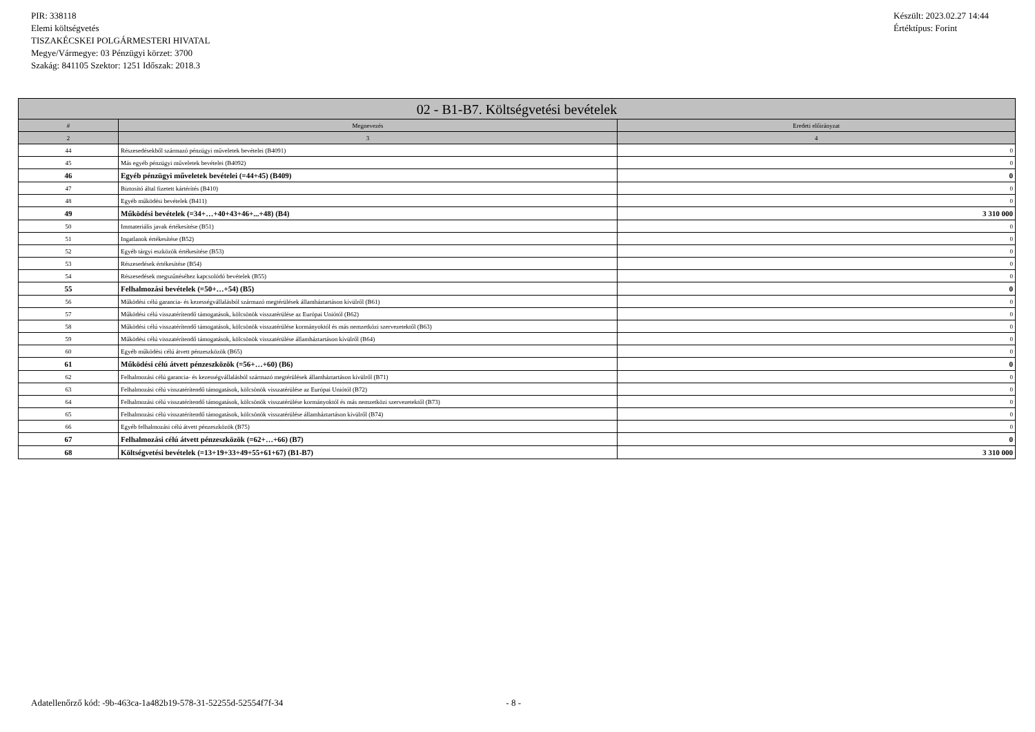PIR: 338118
Elemi költségvetés
TISZAKÉCSKEI POLGÁRMESTERI HIVATAL
Megye/Vármegye: 03 Pénzügyi körzet: 3700
Szakág: 841105 Szektor: 1251 Időszak: 2018.3
Készült: 2023.02.27 14:44
Értéktípus: Forint
| 02 - B1-B7. Költségvetési bevételek | | |
| --- | --- | --- |
| # | Megnevezés | Eredeti előirányzat |
| 2 | 3 | 4 |
| 44 | Részesedésekből származó pénzügyi műveletek bevételei (B4091) | 0 |
| 45 | Más egyéb pénzügyi műveletek bevételei (B4092) | 0 |
| 46 | Egyéb pénzügyi műveletek bevételei (=44+45) (B409) | 0 |
| 47 | Biztosító által fizetett kártérítés (B410) | 0 |
| 48 | Egyéb működési bevételek (B411) | 0 |
| 49 | Működési bevételek (=34+…+40+43+46+...+48) (B4) | 3 310 000 |
| 50 | Immateriális javak értékesítése (B51) | 0 |
| 51 | Ingatlanok értékesítése (B52) | 0 |
| 52 | Egyéb tárgyi eszközök értékesítése (B53) | 0 |
| 53 | Részesedések értékesítése (B54) | 0 |
| 54 | Részesedések megszűnéséhez kapcsolódó bevételek (B55) | 0 |
| 55 | Felhalmozási bevételek (=50+…+54) (B5) | 0 |
| 56 | Működési célú garancia- és kezességvállalásból származó megtérülések államháztartáson kívülről (B61) | 0 |
| 57 | Működési célú visszatérítendő támogatások, kölcsönök visszatérülése az Európai Uniótól (B62) | 0 |
| 58 | Működési célú visszatérítendő támogatások, kölcsönök visszatérülése kormányoktól és más nemzetközi szervezetektől (B63) | 0 |
| 59 | Működési célú visszatérítendő támogatások, kölcsönök visszatérülése államháztartáson kívülről (B64) | 0 |
| 60 | Egyéb működési célú átvett pénzeszközök (B65) | 0 |
| 61 | Működési célú átvett pénzeszközök (=56+…+60) (B6) | 0 |
| 62 | Felhalmozási célú garancia- és kezességvállalásból származó megtérülések államháztartáson kívülről (B71) | 0 |
| 63 | Felhalmozási célú visszatérítendő támogatások, kölcsönök visszatérülése az Európai Uniótól (B72) | 0 |
| 64 | Felhalmozási célú visszatérítendő támogatások, kölcsönök visszatérülése kormányoktól és más nemzetközi szervezetektől (B73) | 0 |
| 65 | Felhalmozási célú visszatérítendő támogatások, kölcsönök visszatérülése államháztartáson kívülről (B74) | 0 |
| 66 | Egyéb felhalmozási célú átvett pénzeszközök (B75) | 0 |
| 67 | Felhalmozási célú átvett pénzeszközök (=62+…+66) (B7) | 0 |
| 68 | Költségvetési bevételek (=13+19+33+49+55+61+67) (B1-B7) | 3 310 000 |
Adatellenőrző kód: -9b-463ca-1a482b19-578-31-52255d-52554f7f-34 - 8 -